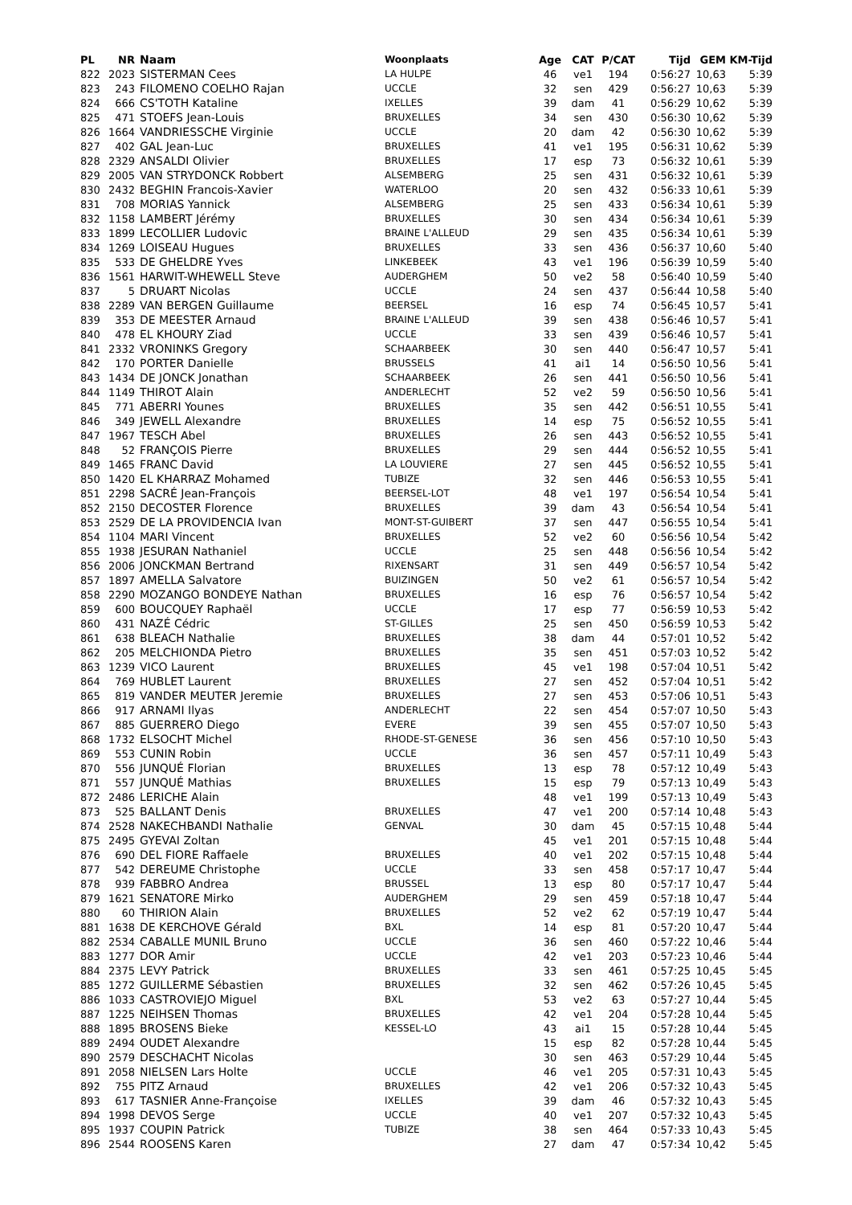| PL | NR | Naam | Woonplaats | Age | CAT | P/CAT | Tijd | GEM | KM-Tijd |
| --- | --- | --- | --- | --- | --- | --- | --- | --- | --- |
| 822 | 2023 | SISTERMAN Cees | LA HULPE | 46 | ve1 | 194 | 0:56:27 | 10,63 | 5:39 |
| 823 | 243 | FILOMENO COELHO Rajan | UCCLE | 32 | sen | 429 | 0:56:27 | 10,63 | 5:39 |
| 824 | 666 | CS'TOTH Kataline | IXELLES | 39 | dam | 41 | 0:56:29 | 10,62 | 5:39 |
| 825 | 471 | STOEFS Jean-Louis | BRUXELLES | 34 | sen | 430 | 0:56:30 | 10,62 | 5:39 |
| 826 | 1664 | VANDRIESSCHE Virginie | UCCLE | 20 | dam | 42 | 0:56:30 | 10,62 | 5:39 |
| 827 | 402 | GAL Jean-Luc | BRUXELLES | 41 | ve1 | 195 | 0:56:31 | 10,62 | 5:39 |
| 828 | 2329 | ANSALDI Olivier | BRUXELLES | 17 | esp | 73 | 0:56:32 | 10,61 | 5:39 |
| 829 | 2005 | VAN STRYDONCK Robbert | ALSEMBERG | 25 | sen | 431 | 0:56:32 | 10,61 | 5:39 |
| 830 | 2432 | BEGHIN Francois-Xavier | WATERLOO | 20 | sen | 432 | 0:56:33 | 10,61 | 5:39 |
| 831 | 708 | MORIAS Yannick | ALSEMBERG | 25 | sen | 433 | 0:56:34 | 10,61 | 5:39 |
| 832 | 1158 | LAMBERT Jérémy | BRUXELLES | 30 | sen | 434 | 0:56:34 | 10,61 | 5:39 |
| 833 | 1899 | LECOLLIER Ludovic | BRAINE L'ALLEUD | 29 | sen | 435 | 0:56:34 | 10,61 | 5:39 |
| 834 | 1269 | LOISEAU Hugues | BRUXELLES | 33 | sen | 436 | 0:56:37 | 10,60 | 5:40 |
| 835 | 533 | DE GHELDRE Yves | LINKEBEEK | 43 | ve1 | 196 | 0:56:39 | 10,59 | 5:40 |
| 836 | 1561 | HARWIT-WHEWELL Steve | AUDERGHEM | 50 | ve2 | 58 | 0:56:40 | 10,59 | 5:40 |
| 837 | 5 | DRUART Nicolas | UCCLE | 24 | sen | 437 | 0:56:44 | 10,58 | 5:40 |
| 838 | 2289 | VAN BERGEN Guillaume | BEERSEL | 16 | esp | 74 | 0:56:45 | 10,57 | 5:41 |
| 839 | 353 | DE MEESTER Arnaud | BRAINE L'ALLEUD | 39 | sen | 438 | 0:56:46 | 10,57 | 5:41 |
| 840 | 478 | EL KHOURY Ziad | UCCLE | 33 | sen | 439 | 0:56:46 | 10,57 | 5:41 |
| 841 | 2332 | VRONINKS Gregory | SCHAARBEEK | 30 | sen | 440 | 0:56:47 | 10,57 | 5:41 |
| 842 | 170 | PORTER Danielle | BRUSSELS | 41 | ai1 | 14 | 0:56:50 | 10,56 | 5:41 |
| 843 | 1434 | DE JONCK Jonathan | SCHAARBEEK | 26 | sen | 441 | 0:56:50 | 10,56 | 5:41 |
| 844 | 1149 | THIROT Alain | ANDERLECHT | 52 | ve2 | 59 | 0:56:50 | 10,56 | 5:41 |
| 845 | 771 | ABERRI Younes | BRUXELLES | 35 | sen | 442 | 0:56:51 | 10,55 | 5:41 |
| 846 | 349 | JEWELL Alexandre | BRUXELLES | 14 | esp | 75 | 0:56:52 | 10,55 | 5:41 |
| 847 | 1967 | TESCH Abel | BRUXELLES | 26 | sen | 443 | 0:56:52 | 10,55 | 5:41 |
| 848 | 52 | FRANÇOIS Pierre | BRUXELLES | 29 | sen | 444 | 0:56:52 | 10,55 | 5:41 |
| 849 | 1465 | FRANC David | LA LOUVIERE | 27 | sen | 445 | 0:56:52 | 10,55 | 5:41 |
| 850 | 1420 | EL KHARRAZ Mohamed | TUBIZE | 32 | sen | 446 | 0:56:53 | 10,55 | 5:41 |
| 851 | 2298 | SACRÉ Jean-François | BEERSEL-LOT | 48 | ve1 | 197 | 0:56:54 | 10,54 | 5:41 |
| 852 | 2150 | DECOSTER Florence | BRUXELLES | 39 | dam | 43 | 0:56:54 | 10,54 | 5:41 |
| 853 | 2529 | DE LA PROVIDENCIA Ivan | MONT-ST-GUIBERT | 37 | sen | 447 | 0:56:55 | 10,54 | 5:41 |
| 854 | 1104 | MARI Vincent | BRUXELLES | 52 | ve2 | 60 | 0:56:56 | 10,54 | 5:42 |
| 855 | 1938 | JESURAN Nathaniel | UCCLE | 25 | sen | 448 | 0:56:56 | 10,54 | 5:42 |
| 856 | 2006 | JONCKMAN Bertrand | RIXENSART | 31 | sen | 449 | 0:56:57 | 10,54 | 5:42 |
| 857 | 1897 | AMELLA Salvatore | BUIZINGEN | 50 | ve2 | 61 | 0:56:57 | 10,54 | 5:42 |
| 858 | 2290 | MOZANGO BONDEYE Nathan | BRUXELLES | 16 | esp | 76 | 0:56:57 | 10,54 | 5:42 |
| 859 | 600 | BOUCQUEY Raphaël | UCCLE | 17 | esp | 77 | 0:56:59 | 10,53 | 5:42 |
| 860 | 431 | NAZÉ Cédric | ST-GILLES | 25 | sen | 450 | 0:56:59 | 10,53 | 5:42 |
| 861 | 638 | BLEACH Nathalie | BRUXELLES | 38 | dam | 44 | 0:57:01 | 10,52 | 5:42 |
| 862 | 205 | MELCHIONDA Pietro | BRUXELLES | 35 | sen | 451 | 0:57:03 | 10,52 | 5:42 |
| 863 | 1239 | VICO Laurent | BRUXELLES | 45 | ve1 | 198 | 0:57:04 | 10,51 | 5:42 |
| 864 | 769 | HUBLET Laurent | BRUXELLES | 27 | sen | 452 | 0:57:04 | 10,51 | 5:42 |
| 865 | 819 | VANDER MEUTER Jeremie | BRUXELLES | 27 | sen | 453 | 0:57:06 | 10,51 | 5:43 |
| 866 | 917 | ARNAMI Ilyas | ANDERLECHT | 22 | sen | 454 | 0:57:07 | 10,50 | 5:43 |
| 867 | 885 | GUERRERO Diego | EVERE | 39 | sen | 455 | 0:57:07 | 10,50 | 5:43 |
| 868 | 1732 | ELSOCHT Michel | RHODE-ST-GENESE | 36 | sen | 456 | 0:57:10 | 10,50 | 5:43 |
| 869 | 553 | CUNIN Robin | UCCLE | 36 | sen | 457 | 0:57:11 | 10,49 | 5:43 |
| 870 | 556 | JUNQUÉ Florian | BRUXELLES | 13 | esp | 78 | 0:57:12 | 10,49 | 5:43 |
| 871 | 557 | JUNQUÉ Mathias | BRUXELLES | 15 | esp | 79 | 0:57:13 | 10,49 | 5:43 |
| 872 | 2486 | LERICHE Alain | | 48 | ve1 | 199 | 0:57:13 | 10,49 | 5:43 |
| 873 | 525 | BALLANT Denis | BRUXELLES | 47 | ve1 | 200 | 0:57:14 | 10,48 | 5:43 |
| 874 | 2528 | NAKECHBANDI Nathalie | GENVAL | 30 | dam | 45 | 0:57:15 | 10,48 | 5:44 |
| 875 | 2495 | GYEVAI Zoltan | | 45 | ve1 | 201 | 0:57:15 | 10,48 | 5:44 |
| 876 | 690 | DEL FIORE Raffaele | BRUXELLES | 40 | ve1 | 202 | 0:57:15 | 10,48 | 5:44 |
| 877 | 542 | DEREUME Christophe | UCCLE | 33 | sen | 458 | 0:57:17 | 10,47 | 5:44 |
| 878 | 939 | FABBRO Andrea | BRUSSEL | 13 | esp | 80 | 0:57:17 | 10,47 | 5:44 |
| 879 | 1621 | SENATORE Mirko | AUDERGHEM | 29 | sen | 459 | 0:57:18 | 10,47 | 5:44 |
| 880 | 60 | THIRION Alain | BRUXELLES | 52 | ve2 | 62 | 0:57:19 | 10,47 | 5:44 |
| 881 | 1638 | DE KERCHOVE Gérald | BXL | 14 | esp | 81 | 0:57:20 | 10,47 | 5:44 |
| 882 | 2534 | CABALLE MUNIL Bruno | UCCLE | 36 | sen | 460 | 0:57:22 | 10,46 | 5:44 |
| 883 | 1277 | DOR Amir | UCCLE | 42 | ve1 | 203 | 0:57:23 | 10,46 | 5:44 |
| 884 | 2375 | LEVY Patrick | BRUXELLES | 33 | sen | 461 | 0:57:25 | 10,45 | 5:45 |
| 885 | 1272 | GUILLERME Sébastien | BRUXELLES | 32 | sen | 462 | 0:57:26 | 10,45 | 5:45 |
| 886 | 1033 | CASTROVIEJO Miguel | BXL | 53 | ve2 | 63 | 0:57:27 | 10,44 | 5:45 |
| 887 | 1225 | NEIHSEN Thomas | BRUXELLES | 42 | ve1 | 204 | 0:57:28 | 10,44 | 5:45 |
| 888 | 1895 | BROSENS Bieke | KESSEL-LO | 43 | ai1 | 15 | 0:57:28 | 10,44 | 5:45 |
| 889 | 2494 | OUDET Alexandre | | 15 | esp | 82 | 0:57:28 | 10,44 | 5:45 |
| 890 | 2579 | DESCHACHT Nicolas | | 30 | sen | 463 | 0:57:29 | 10,44 | 5:45 |
| 891 | 2058 | NIELSEN Lars Holte | UCCLE | 46 | ve1 | 205 | 0:57:31 | 10,43 | 5:45 |
| 892 | 755 | PITZ Arnaud | BRUXELLES | 42 | ve1 | 206 | 0:57:32 | 10,43 | 5:45 |
| 893 | 617 | TASNIER Anne-Françoise | IXELLES | 39 | dam | 46 | 0:57:32 | 10,43 | 5:45 |
| 894 | 1998 | DEVOS Serge | UCCLE | 40 | ve1 | 207 | 0:57:32 | 10,43 | 5:45 |
| 895 | 1937 | COUPIN Patrick | TUBIZE | 38 | sen | 464 | 0:57:33 | 10,43 | 5:45 |
| 896 | 2544 | ROOSENS Karen | | 27 | dam | 47 | 0:57:34 | 10,42 | 5:45 |